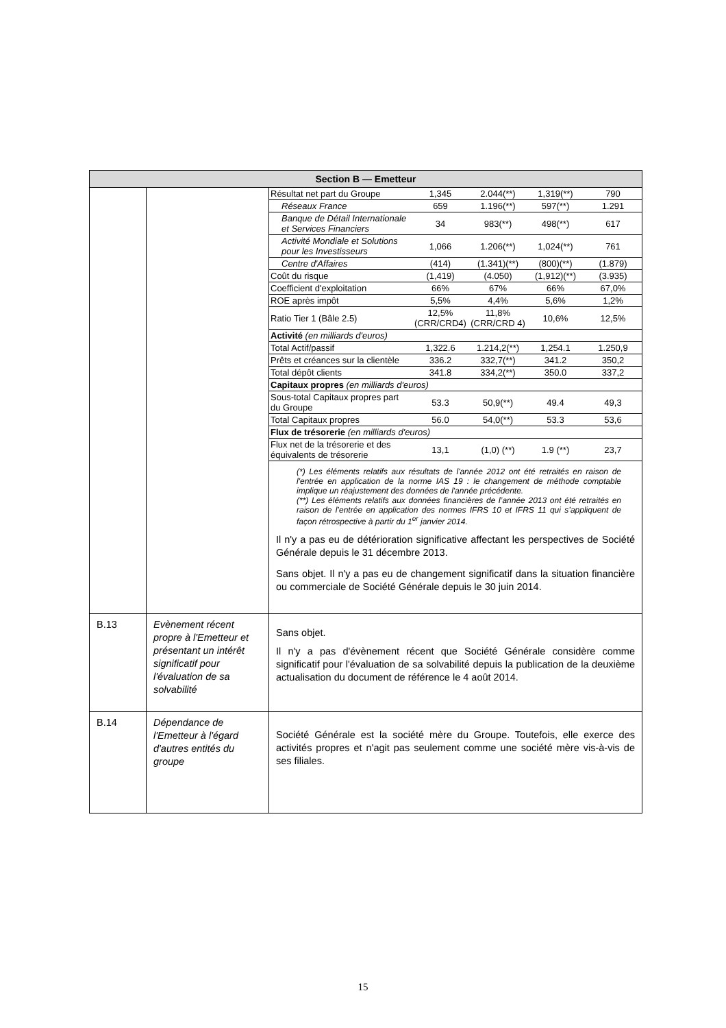| Section B — Emetteur | | |
| | | / Résultat net part du Groupe / 1,345 / 2.044(**) / 1,319(**) / 790 / / Réseaux France / 659 / 1.196(**) / 597(**) / 1.291 / / Banque de Détail Internationale et Services Financiers / 34 / 983(**) / 498(**) / 617 / / Activité Mondiale et Solutions pour les Investisseurs / 1,066 / 1.206(**) / 1,024(**) / 761 / / Centre d'Affaires / (414) / (1.341)(**) / (800)(**) / (1.879) / / Coût du risque / (1,419) / (4.050) / (1,912)(**) / (3.935) / / Coefficient d'exploitation / 66% / 67% / 66% / 67,0% / / ROE après impôt / 5,5% / 4,4% / 5,6% / 1,2% / / Ratio Tier 1 (Bâle 2.5) / 12,5% (CRR/CRD4) / 11,8% (CRR/CRD 4) / 10,6% / 12,5% / / Activité (en milliards d'euros) / / / / / / Total Actif/passif / 1,322.6 / 1.214,2(**) / 1,254.1 / 1.250,9 / / Prêts et créances sur la clientèle / 336.2 / 332,7(**) / 341.2 / 350,2 / / Total dépôt clients / 341.8 / 334,2(**) / 350.0 / 337,2 / / Capitaux propres (en milliards d'euros) / / / / / / Sous-total Capitaux propres part du Groupe / 53.3 / 50,9(**) / 49.4 / 49,3 / / Total Capitaux propres / 56.0 / 54,0(**) / 53.3 / 53,6 / / Flux de trésorerie (en milliards d'euros) / / / / / / Flux net de la trésorerie et des équivalents de trésorerie / 13,1 / (1,0) (**) / 1.9 (**) / 23,7 / (*) Les éléments relatifs aux résultats de l'année 2012 ont été retraités en raison de l'entrée en application de la norme IAS 19 : le changement de méthode comptable implique un réajustement des données de l'année précédente. (**) Les éléments relatifs aux données financières de l’année 2013 ont été retraités en raison de l’entrée en application des normes IFRS 10 et IFRS 11 qui s’appliquent de façon rétrospective à partir du 1<sup>er</sup> janvier 2014. Il n'y a pas eu de détérioration significative affectant les perspectives de Société Générale depuis le 31 décembre 2013. Sans objet. Il n'y a pas eu de changement significatif dans la situation financière ou commerciale de Société Générale depuis le 30 juin 2014. |
| B.13 | Evènement récent propre à l'Emetteur et présentant un intérêt significatif pour l'évaluation de sa solvabilité | Sans objet. Il n'y a pas d'évènement récent que Société Générale considère comme significatif pour l'évaluation de sa solvabilité depuis la publication de la deuxième actualisation du document de référence le 4 août 2014. |
| B.14 | Dépendance de l'Emetteur à l'égard d'autres entités du groupe | Société Générale est la société mère du Groupe. Toutefois, elle exerce des activités propres et n'agit pas seulement comme une société mère vis-à-vis de ses filiales. |
15